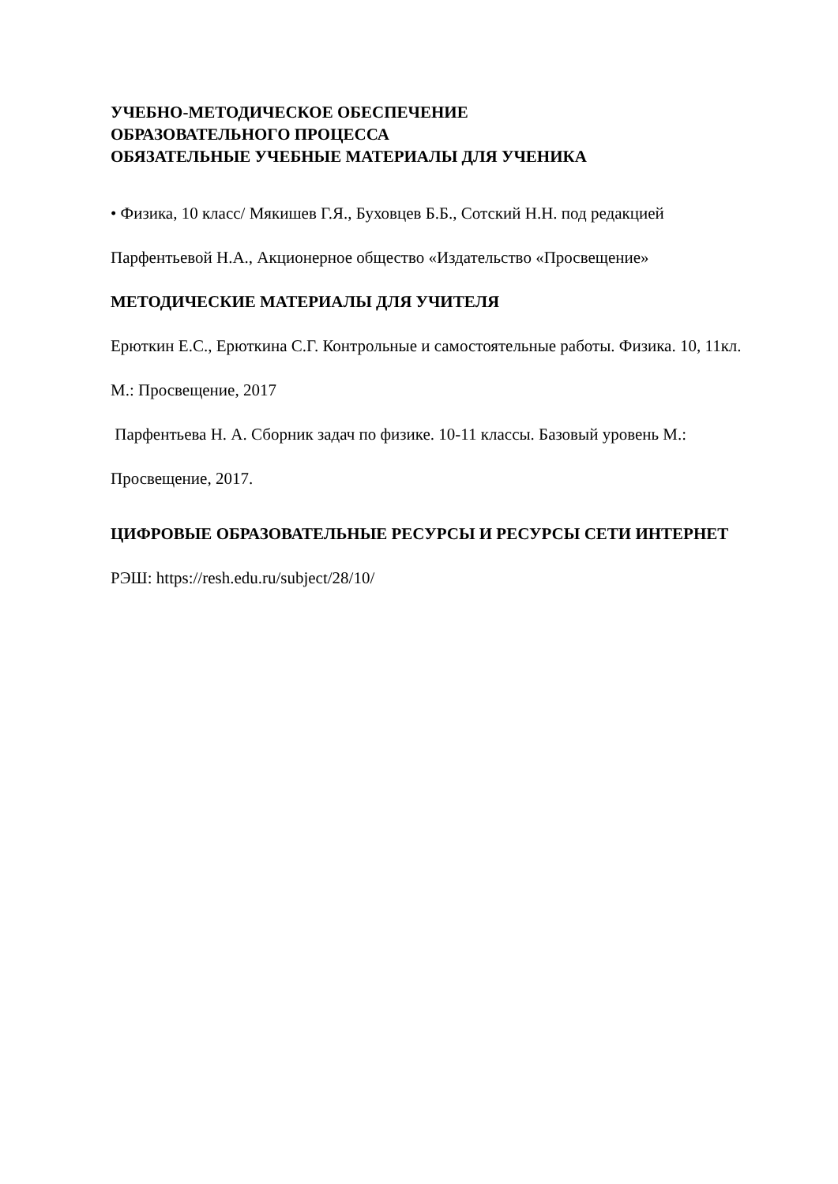УЧЕБНО-МЕТОДИЧЕСКОЕ ОБЕСПЕЧЕНИЕ
ОБРАЗОВАТЕЛЬНОГО ПРОЦЕССА
ОБЯЗАТЕЛЬНЫЕ УЧЕБНЫЕ МАТЕРИАЛЫ ДЛЯ УЧЕНИКА
• Физика, 10 класс/ Мякишев Г.Я., Буховцев Б.Б., Сотский Н.Н. под редакцией Парфентьевой Н.А., Акционерное общество «Издательство «Просвещение»
МЕТОДИЧЕСКИЕ МАТЕРИАЛЫ ДЛЯ УЧИТЕЛЯ
Ерюткин Е.С., Ерюткина С.Г. Контрольные и самостоятельные работы. Физика. 10, 11кл. М.: Просвещение, 2017
Парфентьева Н. А. Сборник задач по физике. 10-11 классы. Базовый уровень М.: Просвещение, 2017.
ЦИФРОВЫЕ ОБРАЗОВАТЕЛЬНЫЕ РЕСУРСЫ И РЕСУРСЫ СЕТИ ИНТЕРНЕТ
РЭШ: https://resh.edu.ru/subject/28/10/